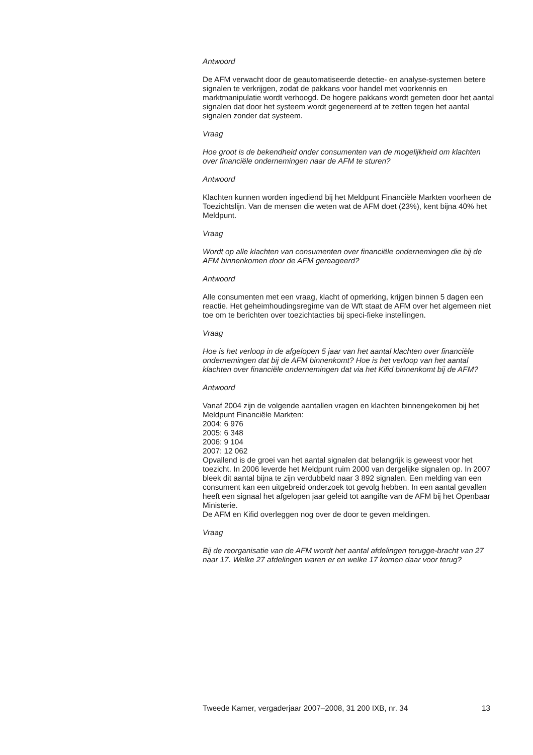Antwoord
De AFM verwacht door de geautomatiseerde detectie- en analyse-systemen betere signalen te verkrijgen, zodat de pakkans voor handel met voorkennis en marktmanipulatie wordt verhoogd. De hogere pakkans wordt gemeten door het aantal signalen dat door het systeem wordt gegenereerd af te zetten tegen het aantal signalen zonder dat systeem.
Vraag
Hoe groot is de bekendheid onder consumenten van de mogelijkheid om klachten over financiële ondernemingen naar de AFM te sturen?
Antwoord
Klachten kunnen worden ingediend bij het Meldpunt Financiële Markten voorheen de Toezichtslijn. Van de mensen die weten wat de AFM doet (23%), kent bijna 40% het Meldpunt.
Vraag
Wordt op alle klachten van consumenten over financiële ondernemingen die bij de AFM binnenkomen door de AFM gereageerd?
Antwoord
Alle consumenten met een vraag, klacht of opmerking, krijgen binnen 5 dagen een reactie. Het geheimhoudingsregime van de Wft staat de AFM over het algemeen niet toe om te berichten over toezichtacties bij speci-fieke instellingen.
Vraag
Hoe is het verloop in de afgelopen 5 jaar van het aantal klachten over financiële ondernemingen dat bij de AFM binnenkomt? Hoe is het verloop van het aantal klachten over financiële ondernemingen dat via het Kifid binnenkomt bij de AFM?
Antwoord
Vanaf 2004 zijn de volgende aantallen vragen en klachten binnengekomen bij het Meldpunt Financiële Markten:
2004: 6 976
2005: 6 348
2006: 9 104
2007: 12 062
Opvallend is de groei van het aantal signalen dat belangrijk is geweest voor het toezicht. In 2006 leverde het Meldpunt ruim 2000 van dergelijke signalen op. In 2007 bleek dit aantal bijna te zijn verdubbeld naar 3 892 signalen. Een melding van een consument kan een uitgebreid onderzoek tot gevolg hebben. In een aantal gevallen heeft een signaal het afgelopen jaar geleid tot aangifte van de AFM bij het Openbaar Ministerie.
De AFM en Kifid overleggen nog over de door te geven meldingen.
Vraag
Bij de reorganisatie van de AFM wordt het aantal afdelingen terugge-bracht van 27 naar 17. Welke 27 afdelingen waren er en welke 17 komen daar voor terug?
Tweede Kamer, vergaderjaar 2007–2008, 31 200 IXB, nr. 34 13